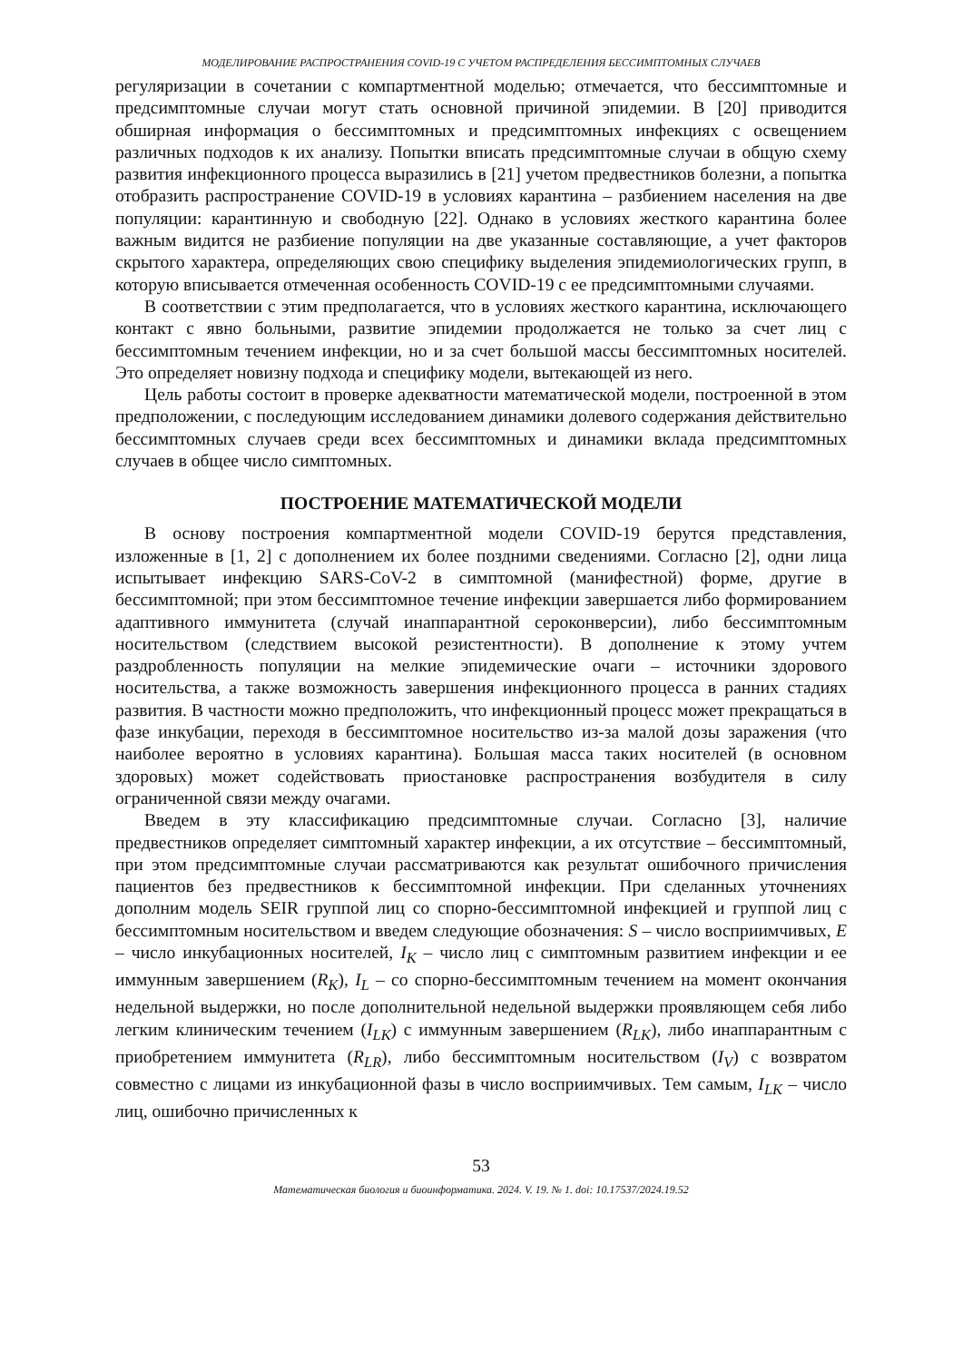МОДЕЛИРОВАНИЕ РАСПРОСТРАНЕНИЯ COVID-19 С УЧЕТОМ РАСПРЕДЕЛЕНИЯ БЕССИМПТОМНЫХ СЛУЧАЕВ
регуляризации в сочетании с компартментной моделью; отмечается, что бессимптомные и предсимптомные случаи могут стать основной причиной эпидемии. В [20] приводится обширная информация о бессимптомных и предсимптомных инфекциях с освещением различных подходов к их анализу. Попытки вписать предсимптомные случаи в общую схему развития инфекционного процесса выразились в [21] учетом предвестников болезни, а попытка отобразить распространение COVID-19 в условиях карантина – разбиением населения на две популяции: карантинную и свободную [22]. Однако в условиях жесткого карантина более важным видится не разбиение популяции на две указанные составляющие, а учет факторов скрытого характера, определяющих свою специфику выделения эпидемиологических групп, в которую вписывается отмеченная особенность COVID-19 с ее предсимптомными случаями.
В соответствии с этим предполагается, что в условиях жесткого карантина, исключающего контакт с явно больными, развитие эпидемии продолжается не только за счет лиц с бессимптомным течением инфекции, но и за счет большой массы бессимптомных носителей. Это определяет новизну подхода и специфику модели, вытекающей из него.
Цель работы состоит в проверке адекватности математической модели, построенной в этом предположении, с последующим исследованием динамики долевого содержания действительно бессимптомных случаев среди всех бессимптомных и динамики вклада предсимптомных случаев в общее число симптомных.
ПОСТРОЕНИЕ МАТЕМАТИЧЕСКОЙ МОДЕЛИ
В основу построения компартментной модели COVID-19 берутся представления, изложенные в [1, 2] с дополнением их более поздними сведениями. Согласно [2], одни лица испытывает инфекцию SARS-CoV-2 в симптомной (манифестной) форме, другие в бессимптомной; при этом бессимптомное течение инфекции завершается либо формированием адаптивного иммунитета (случай инаппарантной сероконверсии), либо бессимптомным носительством (следствием высокой резистентности). В дополнение к этому учтем раздробленность популяции на мелкие эпидемические очаги – источники здорового носительства, а также возможность завершения инфекционного процесса в ранних стадиях развития. В частности можно предположить, что инфекционный процесс может прекращаться в фазе инкубации, переходя в бессимптомное носительство из-за малой дозы заражения (что наиболее вероятно в условиях карантина). Большая масса таких носителей (в основном здоровых) может содействовать приостановке распространения возбудителя в силу ограниченной связи между очагами.
Введем в эту классификацию предсимптомные случаи. Согласно [3], наличие предвестников определяет симптомный характер инфекции, а их отсутствие – бессимптомный, при этом предсимптомные случаи рассматриваются как результат ошибочного причисления пациентов без предвестников к бессимптомной инфекции. При сделанных уточнениях дополним модель SEIR группой лиц со спорно-бессимптомной инфекцией и группой лиц с бессимптомным носительством и введем следующие обозначения: S – число восприимчивых, E – число инкубационных носителей, I<sub>K</sub> – число лиц с симптомным развитием инфекции и ее иммунным завершением (R<sub>K</sub>), I<sub>L</sub> – со спорно-бессимптомным течением на момент окончания недельной выдержки, но после дополнительной недельной выдержки проявляющем себя либо легким клиническим течением (I<sub>LK</sub>) с иммунным завершением (R<sub>LK</sub>), либо инаппарантным с приобретением иммунитета (R<sub>LR</sub>), либо бессимптомным носительством (I<sub>V</sub>) с возвратом совместно с лицами из инкубационной фазы в число восприимчивых. Тем самым, I<sub>LK</sub> – число лиц, ошибочно причисленных к
53
Математическая биология и биоинформатика. 2024. V. 19. № 1. doi: 10.17537/2024.19.52